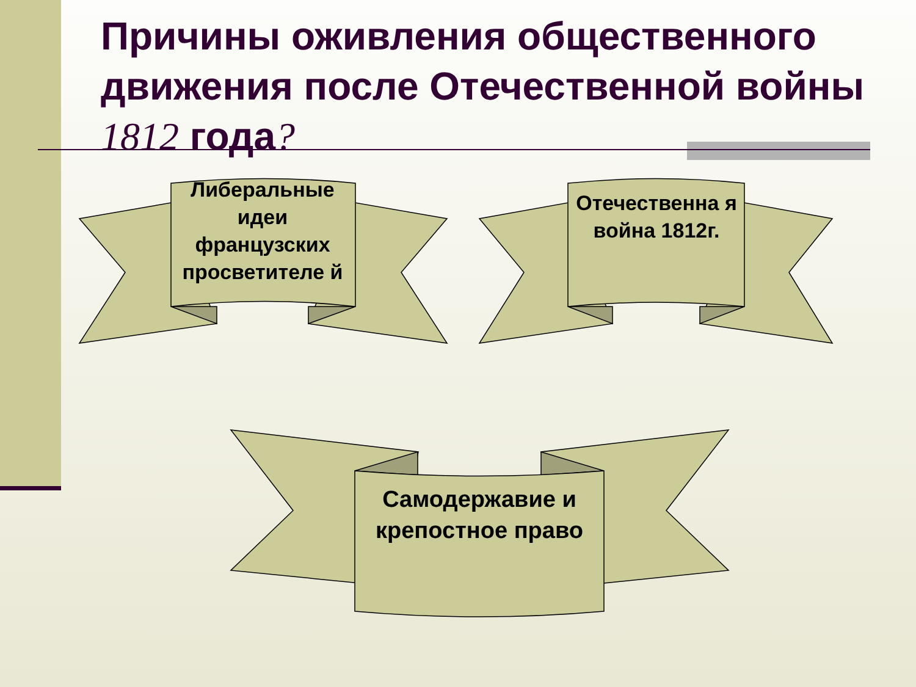Причины оживления общественного движения после Отечественной войны 1812 года?
Либеральные идеи французских просветителе й
Отечественна я
война 1812г.
Самодержавие и крепостное право